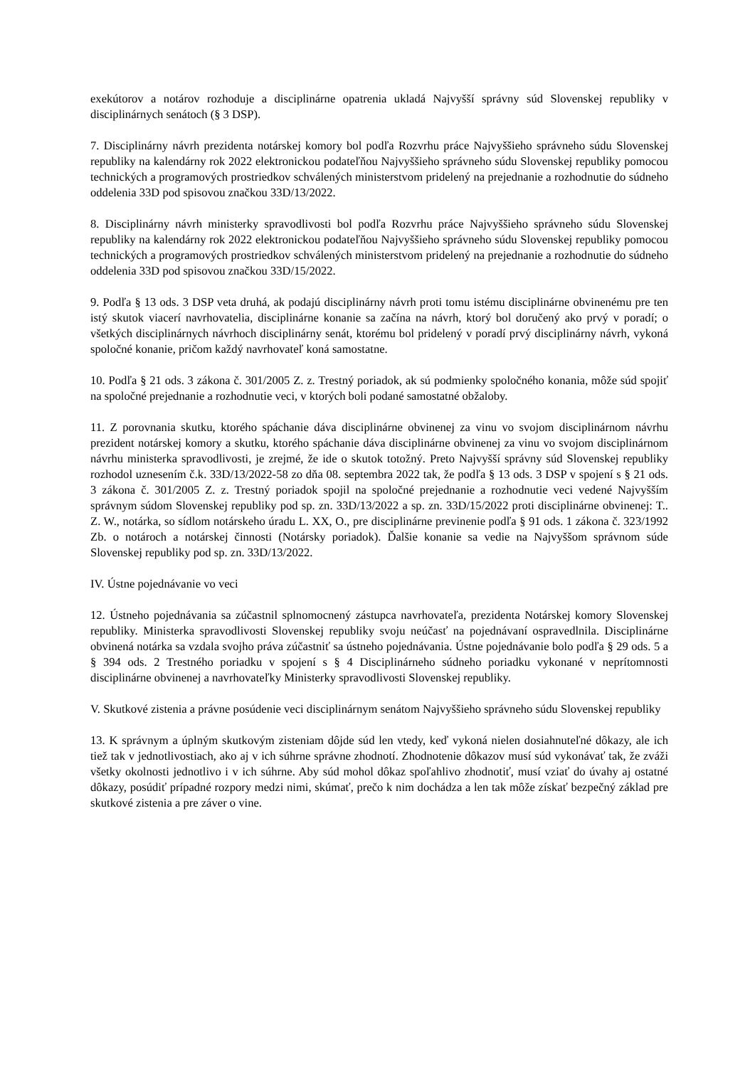exekútorov a notárov rozhoduje a disciplinárne opatrenia ukladá Najvyšší správny súd Slovenskej republiky v disciplinárnych senátoch (§ 3 DSP).
7. Disciplinárny návrh prezidenta notárskej komory bol podľa Rozvrhu práce Najvyššieho správneho súdu Slovenskej republiky na kalendárny rok 2022 elektronickou podateľňou Najvyššieho správneho súdu Slovenskej republiky pomocou technických a programových prostriedkov schválených ministerstvom pridelený na prejednanie a rozhodnutie do súdneho oddelenia 33D pod spisovou značkou 33D/13/2022.
8. Disciplinárny návrh ministerky spravodlivosti bol podľa Rozvrhu práce Najvyššieho správneho súdu Slovenskej republiky na kalendárny rok 2022 elektronickou podateľňou Najvyššieho správneho súdu Slovenskej republiky pomocou technických a programových prostriedkov schválených ministerstvom pridelený na prejednanie a rozhodnutie do súdneho oddelenia 33D pod spisovou značkou 33D/15/2022.
9. Podľa § 13 ods. 3 DSP veta druhá, ak podajú disciplinárny návrh proti tomu istému disciplinárne obvinenému pre ten istý skutok viacerí navrhovatelia, disciplinárne konanie sa začína na návrh, ktorý bol doručený ako prvý v poradí; o všetkých disciplinárnych návrhoch disciplinárny senát, ktorému bol pridelený v poradí prvý disciplinárny návrh, vykoná spoločné konanie, pričom každý navrhovateľ koná samostatne.
10. Podľa § 21 ods. 3 zákona č. 301/2005 Z. z. Trestný poriadok, ak sú podmienky spoločného konania, môže súd spojiť na spoločné prejednanie a rozhodnutie veci, v ktorých boli podané samostatné obžaloby.
11. Z porovnania skutku, ktorého spáchanie dáva disciplinárne obvinenej za vinu vo svojom disciplinárnom návrhu prezident notárskej komory a skutku, ktorého spáchanie dáva disciplinárne obvinenej za vinu vo svojom disciplinárnom návrhu ministerka spravodlivosti, je zrejmé, že ide o skutok totožný. Preto Najvyšší správny súd Slovenskej republiky rozhodol uznesením č.k. 33D/13/2022-58 zo dňa 08. septembra 2022 tak, že podľa § 13 ods. 3 DSP v spojení s § 21 ods. 3 zákona č. 301/2005 Z. z. Trestný poriadok spojil na spoločné prejednanie a rozhodnutie veci vedené Najvyšším správnym súdom Slovenskej republiky pod sp. zn. 33D/13/2022 a sp. zn. 33D/15/2022 proti disciplinárne obvinenej: T.. Z. W., notárka, so sídlom notárskeho úradu L. XX, O., pre disciplinárne previnenie podľa § 91 ods. 1 zákona č. 323/1992 Zb. o notároch a notárskej činnosti (Notársky poriadok). Ďalšie konanie sa vedie na Najvyššom správnom súde Slovenskej republiky pod sp. zn. 33D/13/2022.
IV. Ústne pojednávanie vo veci
12. Ústneho pojednávania sa zúčastnil splnomocnený zástupca navrhovateľa, prezidenta Notárskej komory Slovenskej republiky. Ministerka spravodlivosti Slovenskej republiky svoju neúčasť na pojednávaní ospravedlnila. Disciplinárne obvinená notárka sa vzdala svojho práva zúčastniť sa ústneho pojednávania. Ústne pojednávanie bolo podľa § 29 ods. 5 a § 394 ods. 2 Trestného poriadku v spojení s § 4 Disciplinárneho súdneho poriadku vykonané v neprítomnosti disciplinárne obvinenej a navrhovateľky Ministerky spravodlivosti Slovenskej republiky.
V. Skutkové zistenia a právne posúdenie veci disciplinárnym senátom Najvyššieho správneho súdu Slovenskej republiky
13. K správnym a úplným skutkovým zisteniam dôjde súd len vtedy, keď vykoná nielen dosiahnuteľné dôkazy, ale ich tiež tak v jednotlivostiach, ako aj v ich súhrne správne zhodnotí. Zhodnotenie dôkazov musí súd vykonávať tak, že zváži všetky okolnosti jednotlivo i v ich súhrne. Aby súd mohol dôkaz spoľahlivo zhodnotiť, musí vziať do úvahy aj ostatné dôkazy, posúdiť prípadné rozpory medzi nimi, skúmať, prečo k nim dochádza a len tak môže získať bezpečný základ pre skutkové zistenia a pre záver o vine.